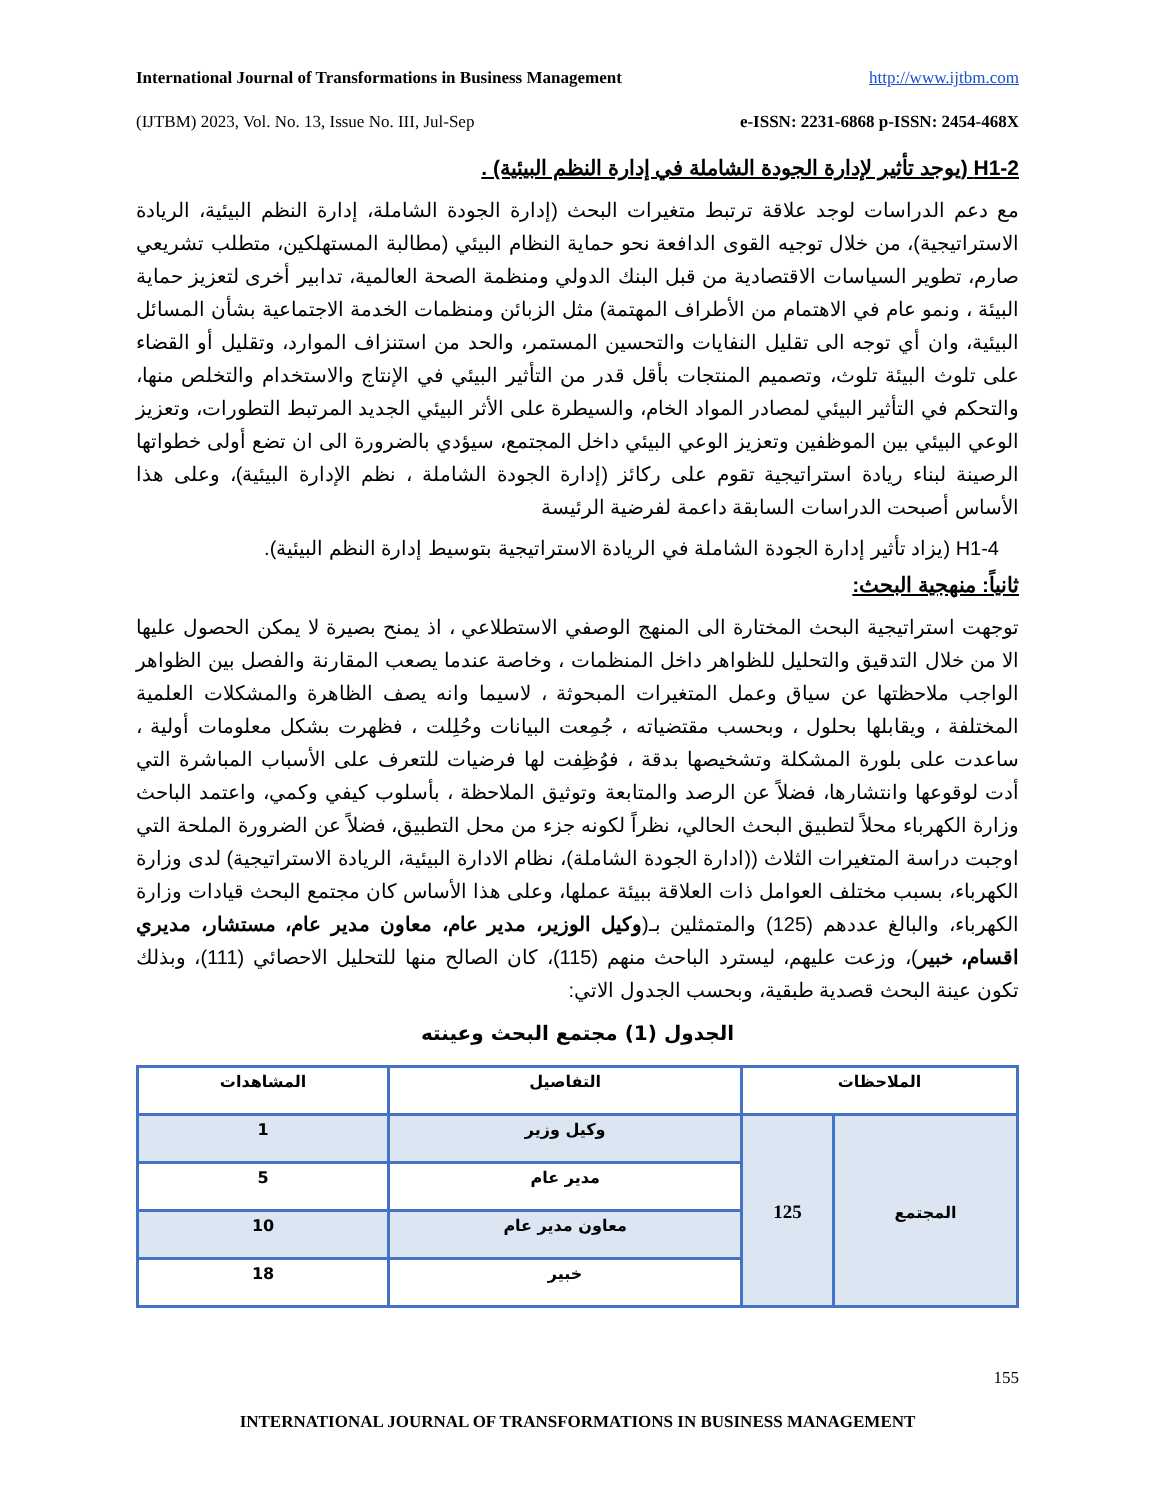International Journal of Transformations in Business Management http://www.ijtbm.com
(IJTBM) 2023, Vol. No. 13, Issue No. III, Jul-Sep e-ISSN: 2231-6868 p-ISSN: 2454-468X
H1-2 (يوجد تأثير لإدارة الجودة الشاملة في إدارة النظم البيئية) .
مع دعم الدراسات لوجد علاقة ترتبط متغيرات البحث (إدارة الجودة الشاملة، إدارة النظم البيئية، الريادة الاستراتيجية)، من خلال توجيه القوى الدافعة نحو حماية النظام البيئي (مطالبة المستهلكين، متطلب تشريعي صارم، تطوير السياسات الاقتصادية من قبل البنك الدولي ومنظمة الصحة العالمية، تدابير أخرى لتعزيز حماية البيئة ، ونمو عام في الاهتمام من الأطراف المهتمة) مثل الزبائن ومنظمات الخدمة الاجتماعية بشأن المسائل البيئية، وان أي توجه الى تقليل النفايات والتحسين المستمر، والحد من استنزاف الموارد، وتقليل أو القضاء على تلوث البيئة تلوث، وتصميم المنتجات بأقل قدر من التأثير البيئي في الإنتاج والاستخدام والتخلص منها، والتحكم في التأثير البيئي لمصادر المواد الخام، والسيطرة على الأثر البيئي الجديد المرتبط التطورات، وتعزيز الوعي البيئي بين الموظفين وتعزيز الوعي البيئي داخل المجتمع، سيؤدي بالضرورة الى ان تضع أولى خطواتها الرصينة لبناء ريادة استراتيجية تقوم على ركائز (إدارة الجودة الشاملة ، نظم الإدارة البيئية)، وعلى هذا الأساس أصبحت الدراسات السابقة داعمة لفرضية الرئيسة
H1-4 (يزاد تأثير إدارة الجودة الشاملة في الريادة الاستراتيجية بتوسيط إدارة النظم البيئية).
ثانياً: منهجية البحث:
توجهت استراتيجية البحث المختارة الى المنهج الوصفي الاستطلاعي ، اذ يمنح بصيرة لا يمكن الحصول عليها الا من خلال التدقيق والتحليل للظواهر داخل المنظمات ، وخاصة عندما يصعب المقارنة والفصل بين الظواهر الواجب ملاحظتها عن سياق وعمل المتغيرات المبحوثة ، لاسيما وانه يصف الظاهرة والمشكلات العلمية المختلفة ، ويقابلها بحلول ، وبحسب مقتضياته ، جُمِعت البيانات وحُلِلت ، فظهرت بشكل معلومات أولية ، ساعدت على بلورة المشكلة وتشخيصها بدقة ، فوُظِفت لها فرضيات للتعرف على الأسباب المباشرة التي أدت لوقوعها وانتشارها، فضلاً عن الرصد والمتابعة وتوثيق الملاحظة ، بأسلوب كيفي وكمي، واعتمد الباحث وزارة الكهرباء محلاً لتطبيق البحث الحالي، نظراً لكونه جزء من محل التطبيق، فضلاً عن الضرورة الملحة التي اوجبت دراسة المتغيرات الثلاث ((ادارة الجودة الشاملة)، نظام الادارة البيئية، الريادة الاستراتيجية) لدى وزارة الكهرباء، بسبب مختلف العوامل ذات العلاقة ببيئة عملها، وعلى هذا الأساس كان مجتمع البحث قيادات وزارة الكهرباء، والبالغ عددهم (125) والمتمثلين بـ(وكيل الوزير، مدير عام، معاون مدير عام، مستشار، مديري اقسام، خبير)، وزعت عليهم، ليسترد الباحث منهم (115)، كان الصالح منها للتحليل الاحصائي (111)، وبذلك تكون عينة البحث قصدية طبقية، وبحسب الجدول الاتي:
الجدول (1) مجتمع البحث وعينته
| الملاحظات | | التفاصيل | المشاهدات |
| --- | --- | --- | --- |
| المجتمع | 125 | وكيل وزير | 1 |
| | | مدير عام | 5 |
| | | معاون مدير عام | 10 |
| | | خبير | 18 |
155
INTERNATIONAL JOURNAL OF TRANSFORMATIONS IN BUSINESS MANAGEMENT